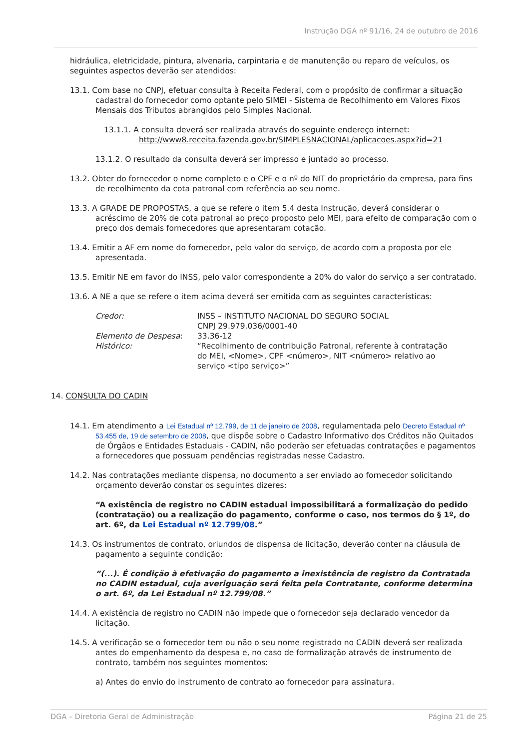Instrução DGA nº 91/16, 24 de outubro de 2016
hidráulica, eletricidade, pintura, alvenaria, carpintaria e de manutenção ou reparo de veículos, os seguintes aspectos deverão ser atendidos:
13.1. Com base no CNPJ, efetuar consulta à Receita Federal, com o propósito de confirmar a situação cadastral do fornecedor como optante pelo SIMEI - Sistema de Recolhimento em Valores Fixos Mensais dos Tributos abrangidos pelo Simples Nacional.
13.1.1. A consulta deverá ser realizada através do seguinte endereço internet: http://www8.receita.fazenda.gov.br/SIMPLESNACIONAL/aplicacoes.aspx?id=21
13.1.2. O resultado da consulta deverá ser impresso e juntado ao processo.
13.2. Obter do fornecedor o nome completo e o CPF e o nº do NIT do proprietário da empresa, para fins de recolhimento da cota patronal com referência ao seu nome.
13.3. A GRADE DE PROPOSTAS, a que se refere o item 5.4 desta Instrução, deverá considerar o acréscimo de 20% de cota patronal ao preço proposto pelo MEI, para efeito de comparação com o preço dos demais fornecedores que apresentaram cotação.
13.4. Emitir a AF em nome do fornecedor, pelo valor do serviço, de acordo com a proposta por ele apresentada.
13.5. Emitir NE em favor do INSS, pelo valor correspondente a 20% do valor do serviço a ser contratado.
13.6. A NE a que se refere o item acima deverá ser emitida com as seguintes características:
| Credor: | INSS – INSTITUTO NACIONAL DO SEGURO SOCIAL CNPJ 29.979.036/0001-40 |
| Elemento de Despesa : | 33.36-12 |
| Histórico: | “Recolhimento de contribuição Patronal, referente à contratação do MEI, <Nome>, CPF <número>, NIT <número> relativo ao serviço <tipo serviço>” |
14. CONSULTA DO CADIN
14.1. Em atendimento a Lei Estadual nº 12.799, de 11 de janeiro de 2008, regulamentada pelo Decreto Estadual nº 53.455 de, 19 de setembro de 2008, que dispõe sobre o Cadastro Informativo dos Créditos não Quitados de Órgãos e Entidades Estaduais - CADIN, não poderão ser efetuadas contratações e pagamentos a fornecedores que possuam pendências registradas nesse Cadastro.
14.2. Nas contratações mediante dispensa, no documento a ser enviado ao fornecedor solicitando orçamento deverão constar os seguintes dizeres:
“A existência de registro no CADIN estadual impossibilitará a formalização do pedido (contratação) ou a realização do pagamento, conforme o caso, nos termos do § 1º, do art. 6º, da Lei Estadual nº 12.799/08.”
14.3. Os instrumentos de contrato, oriundos de dispensa de licitação, deverão conter na cláusula de pagamento a seguinte condição:
“(...). É condição à efetivação do pagamento a inexistência de registro da Contratada no CADIN estadual, cuja averiguação será feita pela Contratante, conforme determina o art. 6º, da Lei Estadual nº 12.799/08.”
14.4. A existência de registro no CADIN não impede que o fornecedor seja declarado vencedor da licitação.
14.5. A verificação se o fornecedor tem ou não o seu nome registrado no CADIN deverá ser realizada antes do empenhamento da despesa e, no caso de formalização através de instrumento de contrato, também nos seguintes momentos:
a) Antes do envio do instrumento de contrato ao fornecedor para assinatura.
DGA – Diretoria Geral de Administração Página 21 de 25